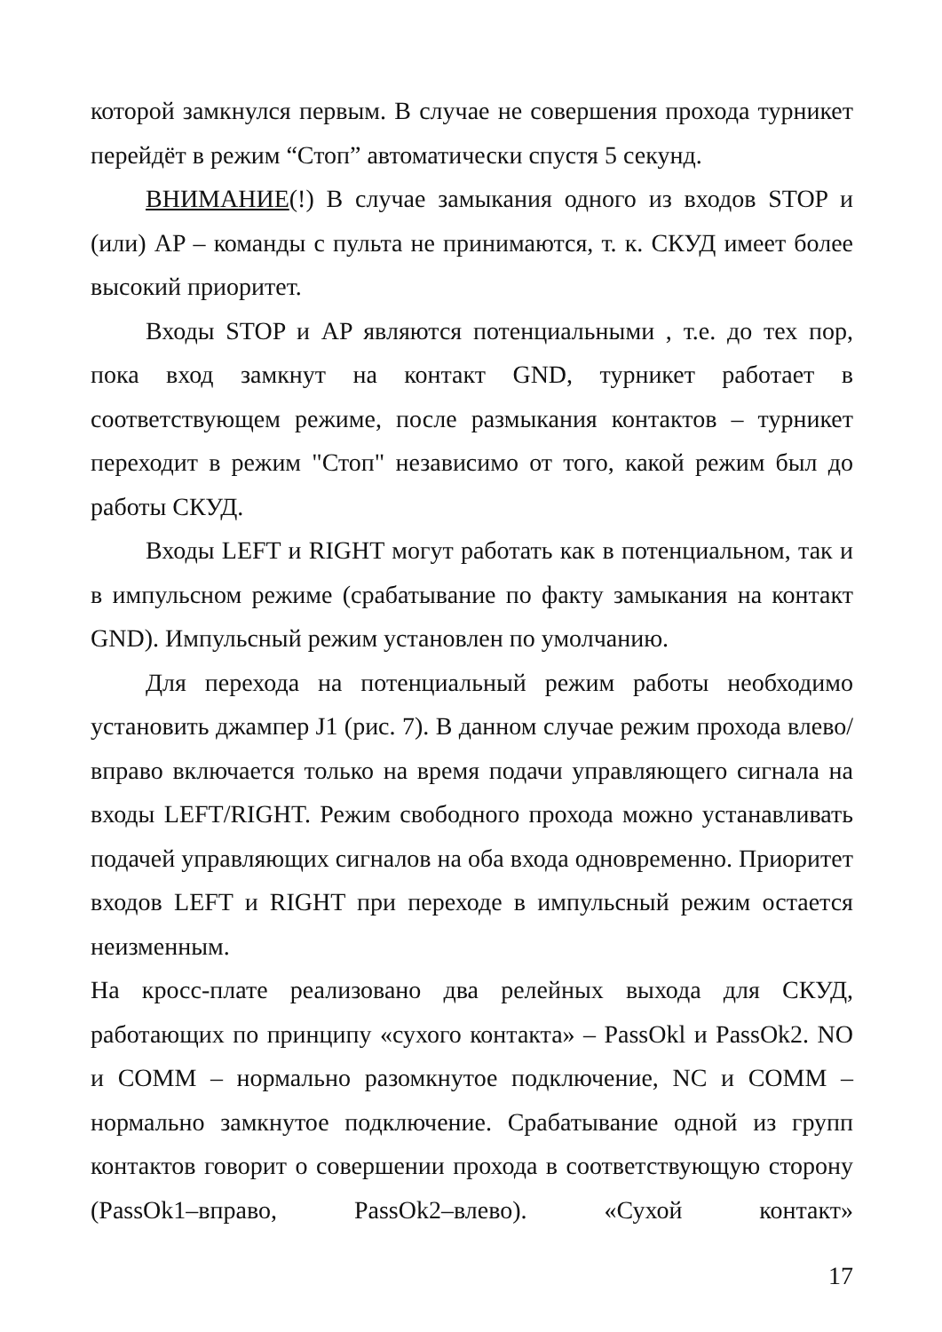которой замкнулся первым. В случае не совершения прохода турникет перейдёт в режим “Стоп” автоматически спустя 5 секунд.
ВНИМАНИЕ(!) В случае замыкания одного из входов STOP и (или) AP – команды с пульта не принимаются, т. к. СКУД имеет более высокий приоритет.
Входы STOP и AP являются потенциальными , т.е. до тех пор, пока вход замкнут на контакт GND, турникет работает в соответствующем режиме, после размыкания контактов – турникет переходит в режим "Стоп" независимо от того, какой режим был до работы СКУД.
Входы LEFT и RIGHT могут работать как в потенциальном, так и в импульсном режиме (срабатывание по факту замыкания на контакт GND). Импульсный режим установлен по умолчанию.
Для перехода на потенциальный режим работы необходимо установить джампер J1 (рис. 7). В данном случае режим прохода влево/вправо включается только на время подачи управляющего сигнала на входы LEFT/RIGHT. Режим свободного прохода можно устанавливать подачей управляющих сигналов на оба входа одновременно. Приоритет входов LEFT и RIGHT при переходе в импульсный режим остается неизменным.
На кросс-плате реализовано два релейных выхода для СКУД, работающих по принципу «сухого контакта» – PassOkl и PassOk2. NO и COMM – нормально разомкнутое подключение, NC и COMM – нормально замкнутое подключение. Срабатывание одной из групп контактов говорит о совершении прохода в соответствующую сторону (PassOk1–вправо, PassOk2–влево). «Сухой контакт»
17